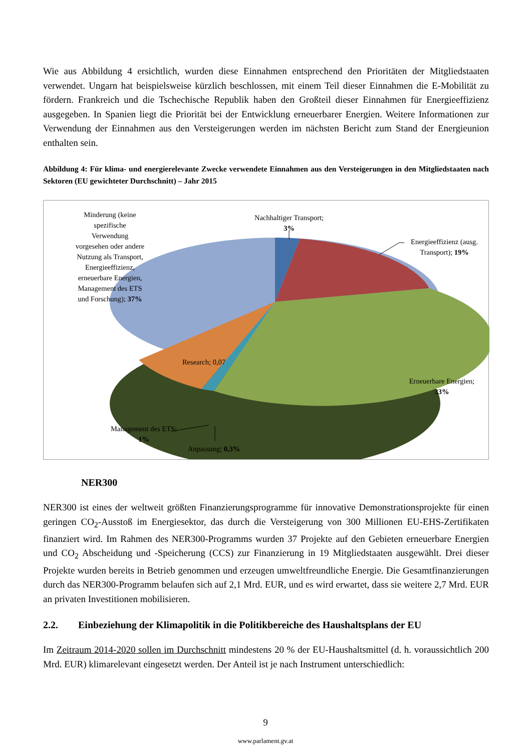Wie aus Abbildung 4 ersichtlich, wurden diese Einnahmen entsprechend den Prioritäten der Mitgliedstaaten verwendet. Ungarn hat beispielsweise kürzlich beschlossen, mit einem Teil dieser Einnahmen die E-Mobilität zu fördern. Frankreich und die Tschechische Republik haben den Großteil dieser Einnahmen für Energieeffizienz ausgegeben. In Spanien liegt die Priorität bei der Entwicklung erneuerbarer Energien. Weitere Informationen zur Verwendung der Einnahmen aus den Versteigerungen werden im nächsten Bericht zum Stand der Energieunion enthalten sein.
Abbildung 4: Für klima- und energierelevante Zwecke verwendete Einnahmen aus den Versteigerungen in den Mitgliedstaaten nach Sektoren (EU gewichteter Durchschnitt) – Jahr 2015
Minderung (keine
spezifische
Verwendung
vorgesehen oder andere
Nutzung als Transport,
Energieeffizienz,
erneuerbare Energien,
Management des ETS
und Forschung); 37%
Nachhaltiger Transport;
3%
Energieeffizienz (ausg.
Transport); 19%
Erneuerbare Energien;
33%
Research; 0,07
Management des ETS;
1%
Anpassung; 0,3%
NER300
NER300 ist eines der weltweit größten Finanzierungsprogramme für innovative Demonstrationsprojekte für einen geringen CO<sub>2</sub>-Ausstoß im Energiesektor, das durch die Versteigerung von 300 Millionen EU-EHS-Zertifikaten finanziert wird. Im Rahmen des NER300-Programms wurden 37 Projekte auf den Gebieten erneuerbare Energien und CO<sub>2</sub> Abscheidung und -Speicherung (CCS) zur Finanzierung in 19 Mitgliedstaaten ausgewählt. Drei dieser Projekte wurden bereits in Betrieb genommen und erzeugen umweltfreundliche Energie. Die Gesamtfinanzierungen durch das NER300-Programm belaufen sich auf 2,1 Mrd. EUR, und es wird erwartet, dass sie weitere 2,7 Mrd. EUR an privaten Investitionen mobilisieren.
2.2. Einbeziehung der Klimapolitik in die Politikbereiche des Haushaltsplans der EU
Im Zeitraum 2014-2020 sollen im Durchschnitt mindestens 20 % der EU-Haushaltsmittel (d. h. voraussichtlich 200 Mrd. EUR) klimarelevant eingesetzt werden. Der Anteil ist je nach Instrument unterschiedlich:
9
www.parlament.gv.at